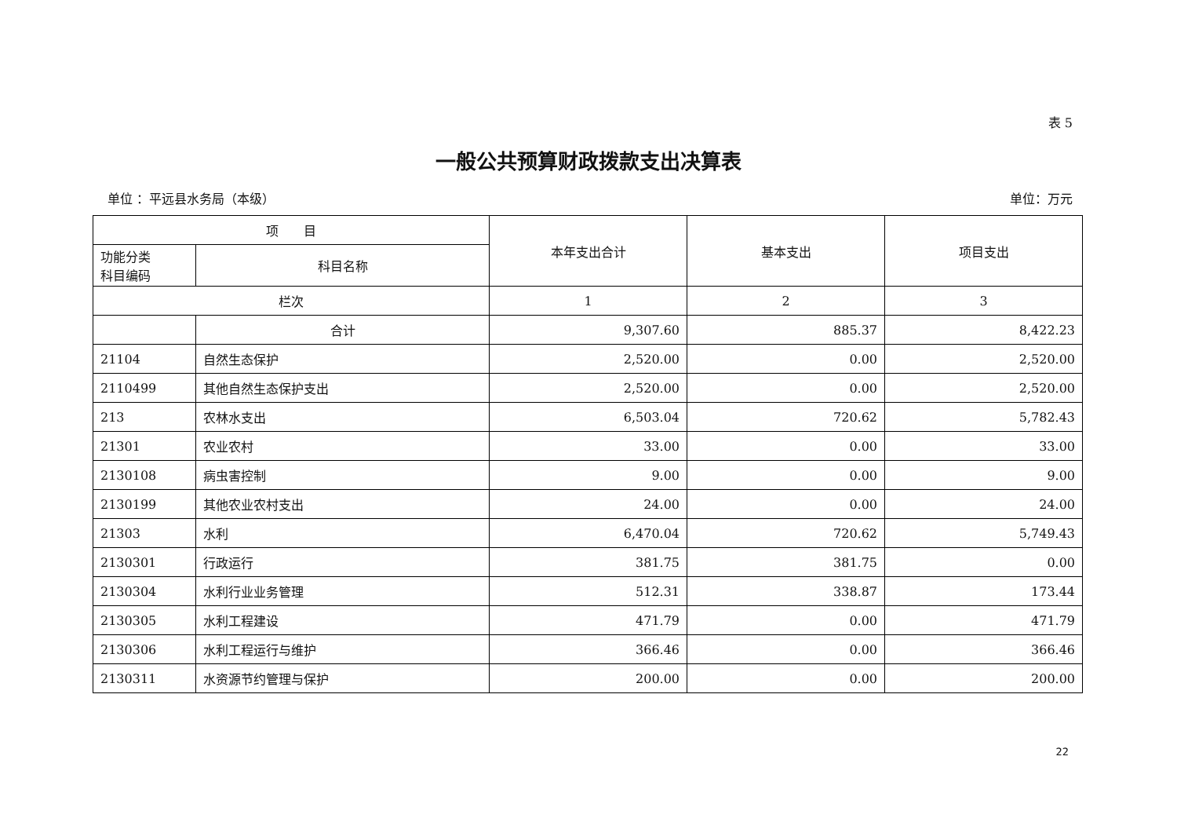表 5
一般公共预算财政拨款支出决算表
单位 ：平远县水务局（本级） 单位：万元
| 项 目 | | 本年支出合计 | 基本支出 | 项目支出 |
| --- | --- | --- | --- | --- |
| 功能分类 科目编码 | 科目名称 | | | |
| 栏次 | | 1 | 2 | 3 |
| | 合计 | 9,307.60 | 885.37 | 8,422.23 |
| 21104 | 自然生态保护 | 2,520.00 | 0.00 | 2,520.00 |
| 2110499 | 其他自然生态保护支出 | 2,520.00 | 0.00 | 2,520.00 |
| 213 | 农林水支出 | 6,503.04 | 720.62 | 5,782.43 |
| 21301 | 农业农村 | 33.00 | 0.00 | 33.00 |
| 2130108 | 病虫害控制 | 9.00 | 0.00 | 9.00 |
| 2130199 | 其他农业农村支出 | 24.00 | 0.00 | 24.00 |
| 21303 | 水利 | 6,470.04 | 720.62 | 5,749.43 |
| 2130301 | 行政运行 | 381.75 | 381.75 | 0.00 |
| 2130304 | 水利行业业务管理 | 512.31 | 338.87 | 173.44 |
| 2130305 | 水利工程建设 | 471.79 | 0.00 | 471.79 |
| 2130306 | 水利工程运行与维护 | 366.46 | 0.00 | 366.46 |
| 2130311 | 水资源节约管理与保护 | 200.00 | 0.00 | 200.00 |
22